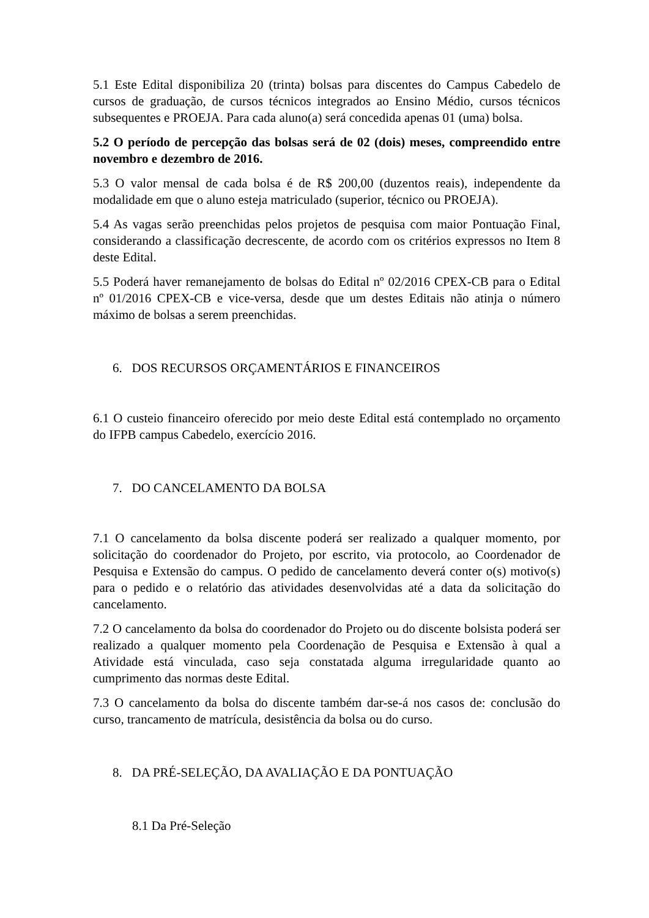5.1 Este Edital disponibiliza 20 (trinta) bolsas para discentes do Campus Cabedelo de cursos de graduação, de cursos técnicos integrados ao Ensino Médio, cursos técnicos subsequentes e PROEJA. Para cada aluno(a) será concedida apenas 01 (uma) bolsa.
5.2 O período de percepção das bolsas será de 02 (dois) meses, compreendido entre novembro e dezembro de 2016.
5.3 O valor mensal de cada bolsa é de R$ 200,00 (duzentos reais), independente da modalidade em que o aluno esteja matriculado (superior, técnico ou PROEJA).
5.4 As vagas serão preenchidas pelos projetos de pesquisa com maior Pontuação Final, considerando a classificação decrescente, de acordo com os critérios expressos no Item 8 deste Edital.
5.5 Poderá haver remanejamento de bolsas do Edital nº 02/2016 CPEX-CB para o Edital nº 01/2016 CPEX-CB e vice-versa, desde que um destes Editais não atinja o número máximo de bolsas a serem preenchidas.
6. DOS RECURSOS ORÇAMENTÁRIOS E FINANCEIROS
6.1 O custeio financeiro oferecido por meio deste Edital está contemplado no orçamento do IFPB campus Cabedelo, exercício 2016.
7. DO CANCELAMENTO DA BOLSA
7.1 O cancelamento da bolsa discente poderá ser realizado a qualquer momento, por solicitação do coordenador do Projeto, por escrito, via protocolo, ao Coordenador de Pesquisa e Extensão do campus. O pedido de cancelamento deverá conter o(s) motivo(s) para o pedido e o relatório das atividades desenvolvidas até a data da solicitação do cancelamento.
7.2 O cancelamento da bolsa do coordenador do Projeto ou do discente bolsista poderá ser realizado a qualquer momento pela Coordenação de Pesquisa e Extensão à qual a Atividade está vinculada, caso seja constatada alguma irregularidade quanto ao cumprimento das normas deste Edital.
7.3 O cancelamento da bolsa do discente também dar-se-á nos casos de: conclusão do curso, trancamento de matrícula, desistência da bolsa ou do curso.
8. DA PRÉ-SELEÇÃO, DA AVALIAÇÃO E DA PONTUAÇÃO
8.1 Da Pré-Seleção